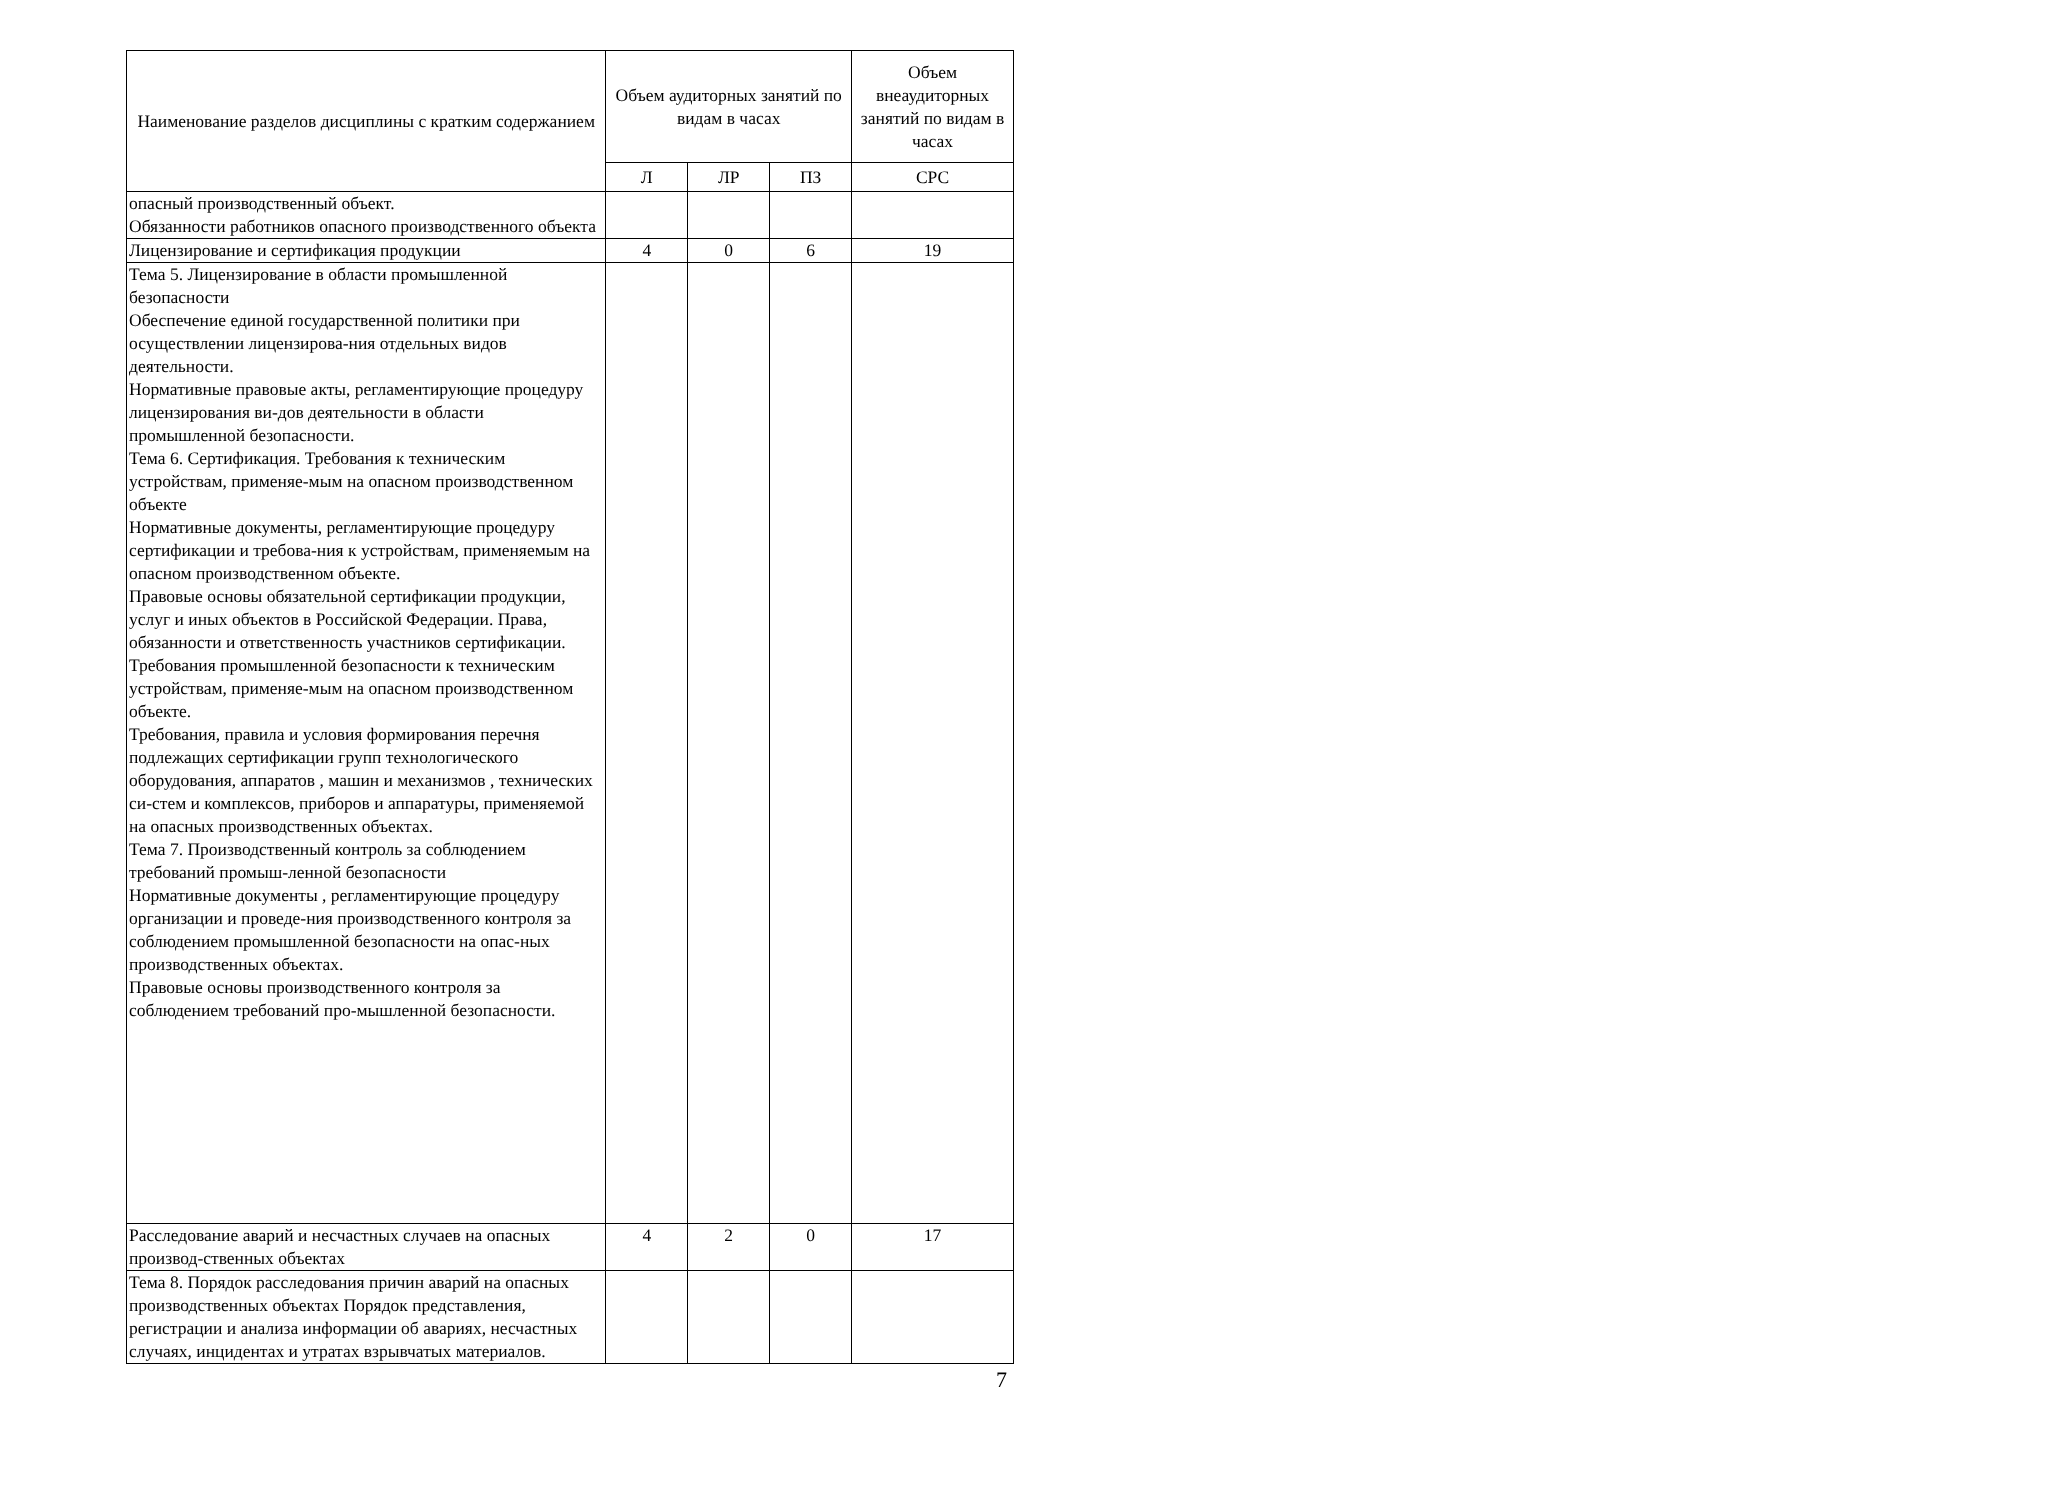| Наименование разделов дисциплины с кратким содержанием | Объем аудиторных занятий по видам в часах | | | Объем внеаудиторных занятий по видам в часах |
| --- | --- | --- | --- | --- |
| | Л | ЛР | ПЗ | СРС |
| опасный производственный объект. Обязанности работников опасного производственного объекта | | | | |
| Лицензирование и сертификация продукции | 4 | 0 | 6 | 19 |
| Тема 5. Лицензирование в области промышленной безопасности Обеспечение единой государственной политики при осуществлении лицензирова-ния отдельных видов деятельности. Нормативные правовые акты, регламентирующие процедуру лицензирования ви-дов деятельности в области промышленной безопасности. Тема 6. Сертификация. Требования к техническим устройствам, применяе-мым на опасном производственном объекте Нормативные документы, регламентирующие процедуру сертификации и требова-ния к устройствам, применяемым на опасном производственном объекте. Правовые основы обязательной сертификации продукции, услуг и иных объектов в Российской Федерации. Права, обязанности и ответственность участников сертификации. Требования промышленной безопасности к техническим устройствам, применяе-мым на опасном производственном объекте. Требования, правила и условия формирования перечня подлежащих сертификации групп технологического оборудования, аппаратов , машин и механизмов , технических си-стем и комплексов, приборов и аппаратуры, применяемой на опасных производственных объектах. Тема 7. Производственный контроль за соблюдением требований промыш-ленной безопасности Нормативные документы , регламентирующие процедуру организации и проведе-ния производственного контроля за соблюдением промышленной безопасности на опас-ных производственных объектах. Правовые основы производственного контроля за соблюдением требований про-мышленной безопасности. | | | | |
| Расследование аварий и несчастных случаев на опасных производ-ственных объектах | 4 | 2 | 0 | 17 |
| Тема 8. Порядок расследования причин аварий на опасных производственных объектах Порядок представления, регистрации и анализа информации об авариях, несчастных случаях, инцидентах и утратах взрывчатых материалов. | | | | |
7